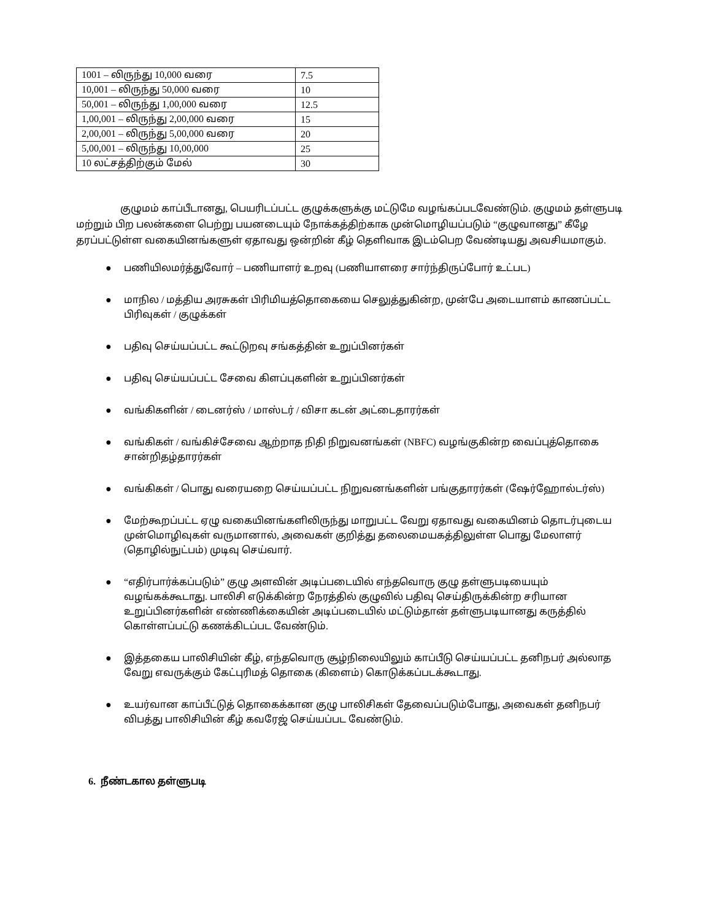| 1001 – லிருந்து 10,000 வரை | 7.5 |
| 10,001 – லிருந்து 50,000 வரை | 10 |
| 50,001 – லிருந்து 1,00,000 வரை | 12.5 |
| 1,00,001 – லிருந்து 2,00,000 வரை | 15 |
| 2,00,001 – லிருந்து 5,00,000 வரை | 20 |
| 5,00,001 – லிருந்து 10,00,000 | 25 |
| 10 லட்சத்திற்கும் மேல் | 30 |
குழுமம் காப்பீடானது, பெயரிடப்பட்ட குழுக்களுக்கு மட்டுமே வழங்கப்படவேண்டும். குழுமம் தள்ளுபடி மற்றும் பிற பலன்களை பெற்று பயனடையும் நோக்கத்திற்காக முன்மொழியப்படும் “குழுவானது” கீழே தரப்பட்டுள்ள வகையினங்களுள் ஏதாவது ஒன்றின் கீழ் தெளிவாக இடம்பெற வேண்டியது அவசியமாகும்.
● பணியிலமர்த்துவோர் – பணியாளர் உறவு (பணியாளரை சார்ந்திருப்போர் உட்பட)
● மாநில / மத்திய அரசுகள் பிரிமியத்தொகையை செலுத்துகின்ற, முன்பே அடையாளம் காணப்பட்ட பிரிவுகள் / குழுக்கள்
● பதிவு செய்யப்பட்ட கூட்டுறவு சங்கத்தின் உறுப்பினர்கள்
● பதிவு செய்யப்பட்ட சேவை கிளப்புகளின் உறுப்பினர்கள்
● வங்கிகளின் / டைனர்ஸ் / மாஸ்டர் / விசா கடன் அட்டைதாரர்கள்
● வங்கிகள் / வங்கிச்சேவை ஆற்றாத நிதி நிறுவனங்கள் (NBFC) வழங்குகின்ற வைப்புத்தொகை சான்றிதழ்தாரர்கள்
● வங்கிகள் / பொது வரையறை செய்யப்பட்ட நிறுவனங்களின் பங்குதாரர்கள் (ஷேர்ஹோல்டர்ஸ்)
● மேற்கூறப்பட்ட ஏழு வகையினங்களிலிருந்து மாறுபட்ட வேறு ஏதாவது வகையினம் தொடர்புடைய முன்மொழிவுகள் வருமானால், அவைகள் குறித்து தலைமையகத்திலுள்ள பொது மேலாளர் (தொழில்நுட்பம்) முடிவு செய்வார்.
● “எதிர்பார்க்கப்படும்” குழு அளவின் அடிப்படையில் எந்தவொரு குழு தள்ளுபடியையும் வழங்கக்கூடாது. பாலிசி எடுக்கின்ற நேரத்தில் குழுவில் பதிவு செய்திருக்கின்ற சரியான உறுப்பினர்களின் எண்ணிக்கையின் அடிப்படையில் மட்டும்தான் தள்ளுபடியானது கருத்தில் கொள்ளப்பட்டு கணக்கிடப்பட வேண்டும்.
● இத்தகைய பாலிசியின் கீழ், எந்தவொரு சூழ்நிலையிலும் காப்பீடு செய்யப்பட்ட தனிநபர் அல்லாத வேறு எவருக்கும் கேட்புரிமத் தொகை (கிளைம்) கொடுக்கப்படக்கூடாது.
● உயர்வான காப்பீட்டுத் தொகைக்கான குழு பாலிசிகள் தேவைப்படும்போது, அவைகள் தனிநபர் விபத்து பாலிசியின் கீழ் கவரேஜ் செய்யப்பட வேண்டும்.
6. நீண்டகால தள்ளுபடி